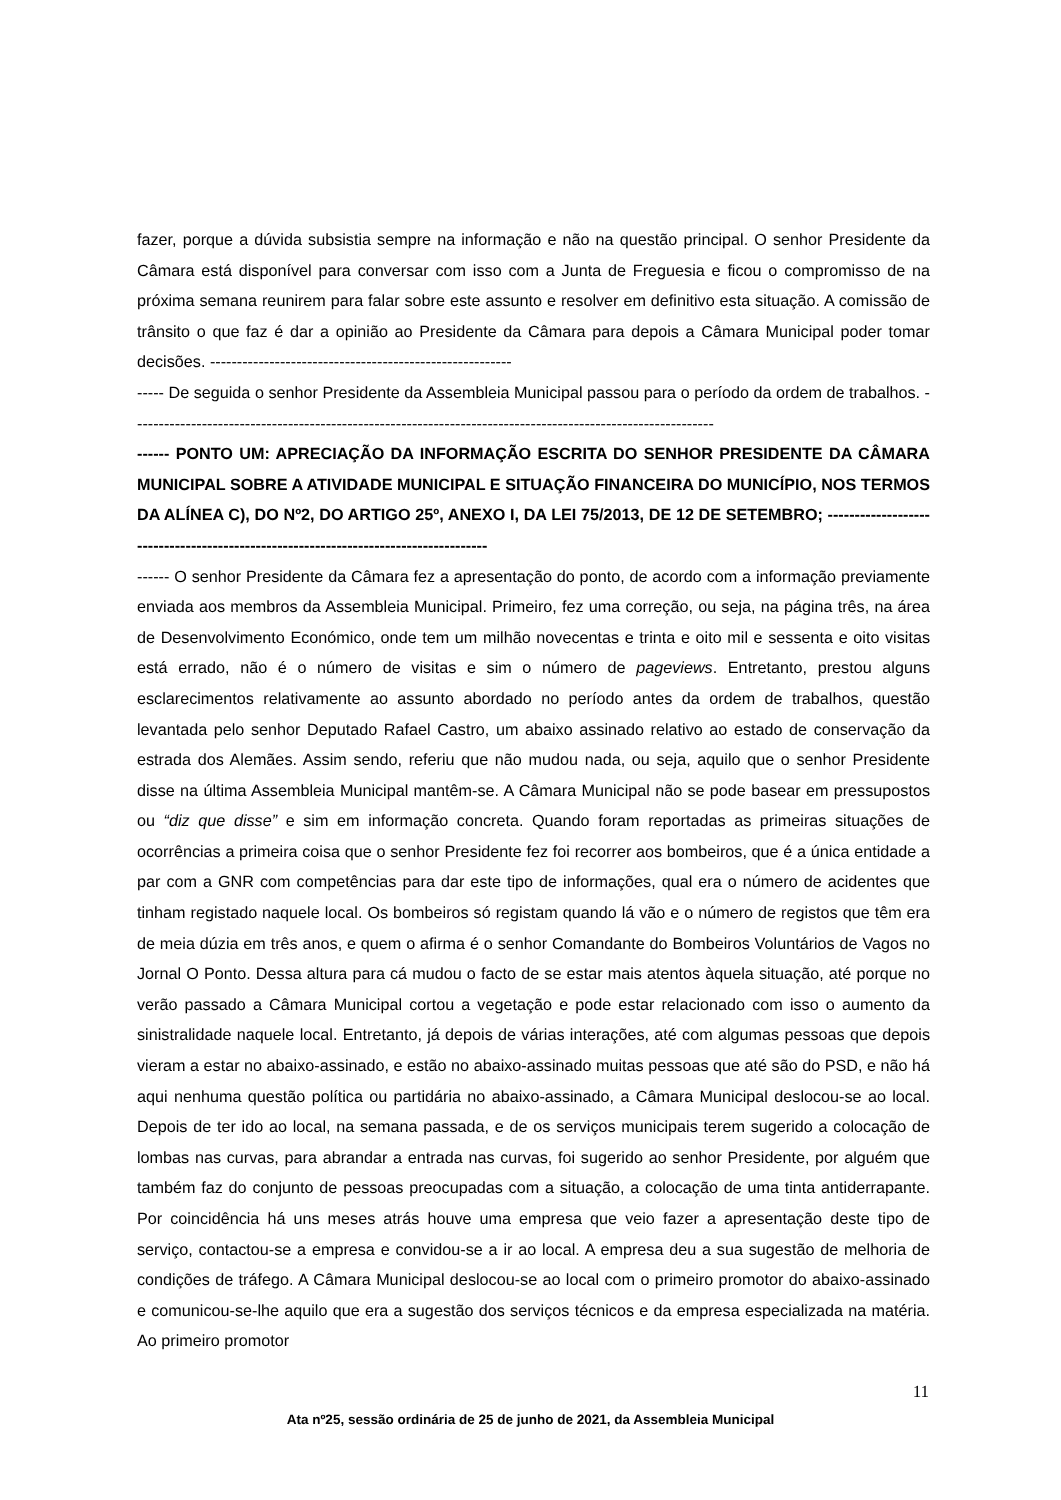fazer, porque a dúvida subsistia sempre na informação e não na questão principal. O senhor Presidente da Câmara está disponível para conversar com isso com a Junta de Freguesia e ficou o compromisso de na próxima semana reunirem para falar sobre este assunto e resolver em definitivo esta situação. A comissão de trânsito o que faz é dar a opinião ao Presidente da Câmara para depois a Câmara Municipal poder tomar decisões. --------------------------------------------------------
----- De seguida o senhor Presidente da Assembleia Municipal passou para o período da ordem de trabalhos. ------------------------------------------------------------------------------------------------------------
------ PONTO UM: APRECIAÇÃO DA INFORMAÇÃO ESCRITA DO SENHOR PRESIDENTE DA CÂMARA MUNICIPAL SOBRE A ATIVIDADE MUNICIPAL E SITUAÇÃO FINANCEIRA DO MUNICÍPIO, NOS TERMOS DA ALÍNEA C), DO Nº2, DO ARTIGO 25º, ANEXO I, DA LEI 75/2013, DE 12 DE SETEMBRO; ------------------------------------------------------------------------------------
------ O senhor Presidente da Câmara fez a apresentação do ponto, de acordo com a informação previamente enviada aos membros da Assembleia Municipal. Primeiro, fez uma correção, ou seja, na página três, na área de Desenvolvimento Económico, onde tem um milhão novecentas e trinta e oito mil e sessenta e oito visitas está errado, não é o número de visitas e sim o número de pageviews. Entretanto, prestou alguns esclarecimentos relativamente ao assunto abordado no período antes da ordem de trabalhos, questão levantada pelo senhor Deputado Rafael Castro, um abaixo assinado relativo ao estado de conservação da estrada dos Alemães. Assim sendo, referiu que não mudou nada, ou seja, aquilo que o senhor Presidente disse na última Assembleia Municipal mantêm-se. A Câmara Municipal não se pode basear em pressupostos ou “diz que disse” e sim em informação concreta. Quando foram reportadas as primeiras situações de ocorrências a primeira coisa que o senhor Presidente fez foi recorrer aos bombeiros, que é a única entidade a par com a GNR com competências para dar este tipo de informações, qual era o número de acidentes que tinham registado naquele local. Os bombeiros só registam quando lá vão e o número de registos que têm era de meia dúzia em três anos, e quem o afirma é o senhor Comandante do Bombeiros Voluntários de Vagos no Jornal O Ponto. Dessa altura para cá mudou o facto de se estar mais atentos àquela situação, até porque no verão passado a Câmara Municipal cortou a vegetação e pode estar relacionado com isso o aumento da sinistralidade naquele local. Entretanto, já depois de várias interações, até com algumas pessoas que depois vieram a estar no abaixo-assinado, e estão no abaixo-assinado muitas pessoas que até são do PSD, e não há aqui nenhuma questão política ou partidária no abaixo-assinado, a Câmara Municipal deslocou-se ao local. Depois de ter ido ao local, na semana passada, e de os serviços municipais terem sugerido a colocação de lombas nas curvas, para abrandar a entrada nas curvas, foi sugerido ao senhor Presidente, por alguém que também faz do conjunto de pessoas preocupadas com a situação, a colocação de uma tinta antiderrapante. Por coincidência há uns meses atrás houve uma empresa que veio fazer a apresentação deste tipo de serviço, contactou-se a empresa e convidou-se a ir ao local. A empresa deu a sua sugestão de melhoria de condições de tráfego. A Câmara Municipal deslocou-se ao local com o primeiro promotor do abaixo-assinado e comunicou-se-lhe aquilo que era a sugestão dos serviços técnicos e da empresa especializada na matéria. Ao primeiro promotor
11
Ata nº25, sessão ordinária de 25 de junho de 2021, da Assembleia Municipal